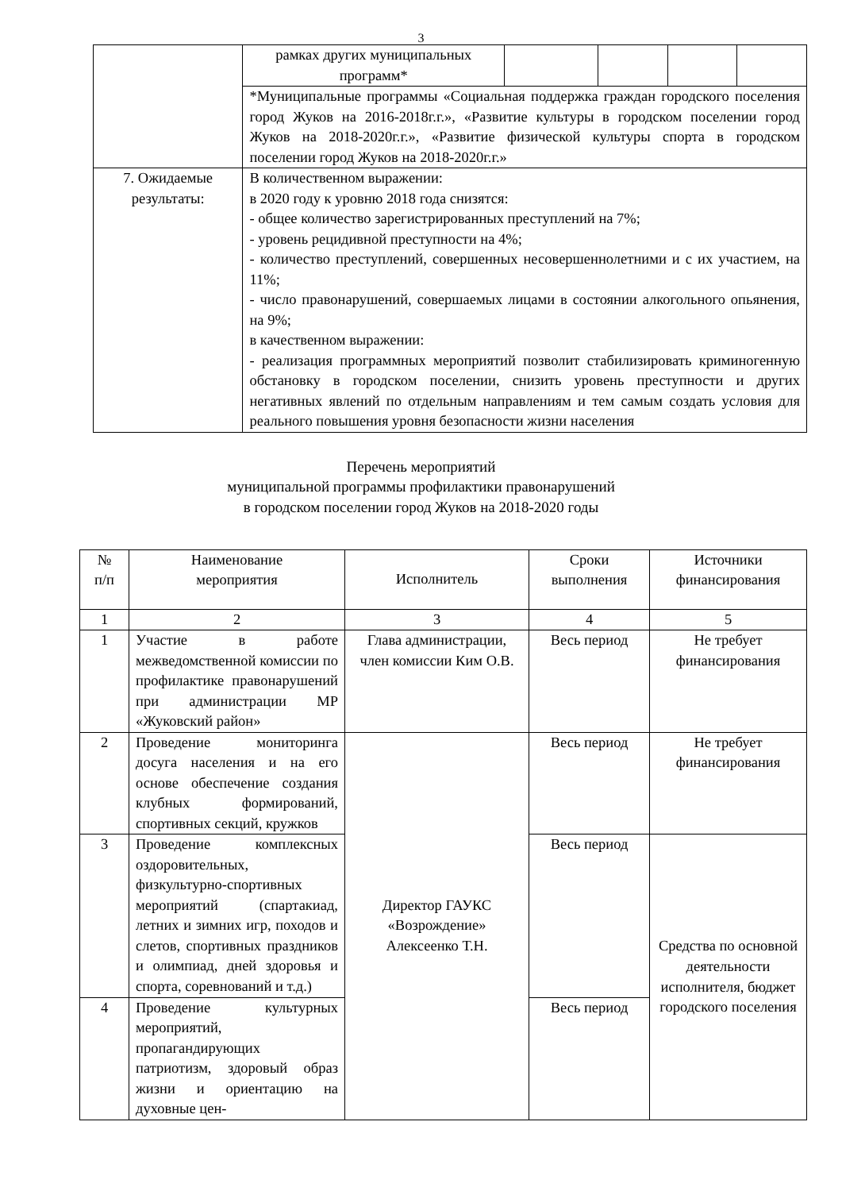3
| | рамках других муниципальных программ* | | | | |
| | *Муниципальные программы «Социальная поддержка граждан городского поселения город Жуков на 2016-2018г.г.», «Развитие культуры в городском поселении город Жуков на 2018-2020г.г.», «Развитие физической культуры спорта в городском поселении город Жуков на 2018-2020г.г.» | | | | |
| 7. Ожидаемые результаты: | В количественном выражении: в 2020 году к уровню 2018 года снизятся: - общее количество зарегистрированных преступлений на 7%; - уровень рецидивной преступности на 4%; - количество преступлений, совершенных несовершеннолетними и с их участием, на 11%; - число правонарушений, совершаемых лицами в состоянии алкогольного опьянения, на 9%; в качественном выражении: - реализация программных мероприятий позволит стабилизировать криминогенную обстановку в городском поселении, снизить уровень преступности и других негативных явлений по отдельным направлениям и тем самым создать условия для реального повышения уровня безопасности жизни населения | | | | |
Перечень мероприятий
муниципальной программы профилактики правонарушений
в городском поселении город Жуков на 2018-2020 годы
| № п/п | Наименование мероприятия | Исполнитель | Сроки выполнения | Источники финансирования |
| --- | --- | --- | --- | --- |
| 1 | 2 | 3 | 4 | 5 |
| 1 | Участие в работе межведомственной комиссии по профилактике правонарушений при администрации МР «Жуковский район» | Глава администрации, член комиссии Ким О.В. | Весь период | Не требует финансирования |
| 2 | Проведение мониторинга досуга населения и на его основе обеспечение создания клубных формирований, спортивных секций, кружков | Директор ГАУКС «Возрождение» Алексеенко Т.Н. | Весь период | Не требует финансирования |
| 3 | Проведение комплексных оздоровительных, физкультурно-спортивных мероприятий (спартакиад, летних и зимних игр, походов и слетов, спортивных праздников и олимпиад, дней здоровья и спорта, соревнований и т.д.) | | Весь период | Средства по основной деятельности исполнителя, бюджет городского поселения |
| 4 | Проведение культурных мероприятий, пропагандирующих патриотизм, здоровый образ жизни и ориентацию на духовные цен- | | Весь период | |